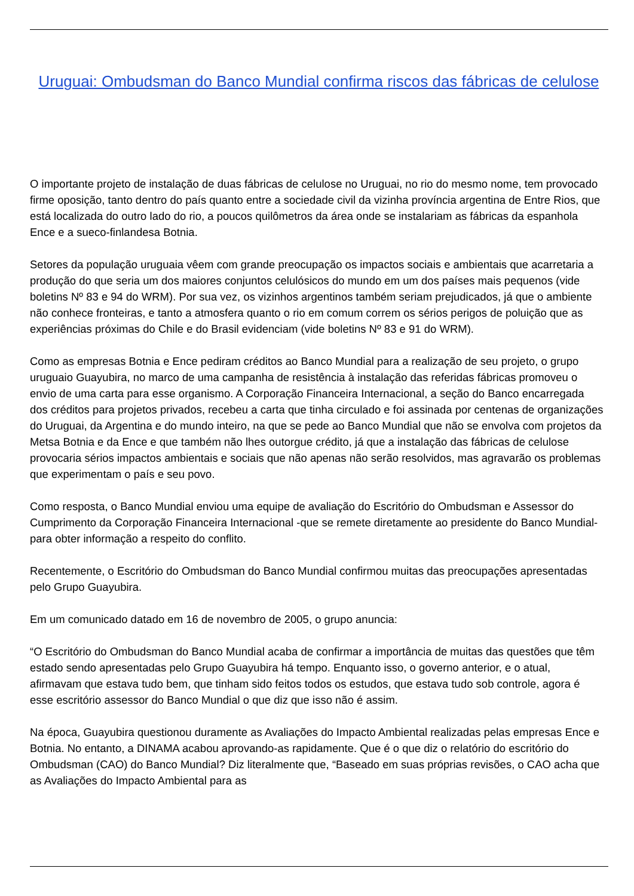Uruguai: Ombudsman do Banco Mundial confirma riscos das fábricas de celulose
O importante projeto de instalação de duas fábricas de celulose no Uruguai, no rio do mesmo nome, tem provocado firme oposição, tanto dentro do país quanto entre a sociedade civil da vizinha província argentina de Entre Rios, que está localizada do outro lado do rio, a poucos quilômetros da área onde se instalariam as fábricas da espanhola Ence e a sueco-finlandesa Botnia.
Setores da população uruguaia vêem com grande preocupação os impactos sociais e ambientais que acarretaria a produção do que seria um dos maiores conjuntos celulósicos do mundo em um dos países mais pequenos (vide boletins Nº 83 e 94 do WRM). Por sua vez, os vizinhos argentinos também seriam prejudicados, já que o ambiente não conhece fronteiras, e tanto a atmosfera quanto o rio em comum correm os sérios perigos de poluição que as experiências próximas do Chile e do Brasil evidenciam (vide boletins Nº 83 e 91 do WRM).
Como as empresas Botnia e Ence pediram créditos ao Banco Mundial para a realização de seu projeto, o grupo uruguaio Guayubira, no marco de uma campanha de resistência à instalação das referidas fábricas promoveu o envio de uma carta para esse organismo. A Corporação Financeira Internacional, a seção do Banco encarregada dos créditos para projetos privados, recebeu a carta que tinha circulado e foi assinada por centenas de organizações do Uruguai, da Argentina e do mundo inteiro, na que se pede ao Banco Mundial que não se envolva com projetos da Metsa Botnia e da Ence e que também não lhes outorgue crédito, já que a instalação das fábricas de celulose provocaria sérios impactos ambientais e sociais que não apenas não serão resolvidos, mas agravarão os problemas que experimentam o país e seu povo.
Como resposta, o Banco Mundial enviou uma equipe de avaliação do Escritório do Ombudsman e Assessor do Cumprimento da Corporação Financeira Internacional -que se remete diretamente ao presidente do Banco Mundial- para obter informação a respeito do conflito.
Recentemente, o Escritório do Ombudsman do Banco Mundial confirmou muitas das preocupações apresentadas pelo Grupo Guayubira.
Em um comunicado datado em 16 de novembro de 2005, o grupo anuncia:
“O Escritório do Ombudsman do Banco Mundial acaba de confirmar a importância de muitas das questões que têm estado sendo apresentadas pelo Grupo Guayubira há tempo. Enquanto isso, o governo anterior, e o atual, afirmavam que estava tudo bem, que tinham sido feitos todos os estudos, que estava tudo sob controle, agora é esse escritório assessor do Banco Mundial o que diz que isso não é assim.
Na época, Guayubira questionou duramente as Avaliações do Impacto Ambiental realizadas pelas empresas Ence e Botnia. No entanto, a DINAMA acabou aprovando-as rapidamente. Que é o que diz o relatório do escritório do Ombudsman (CAO) do Banco Mundial? Diz literalmente que, “Baseado em suas próprias revisões, o CAO acha que as Avaliações do Impacto Ambiental para as